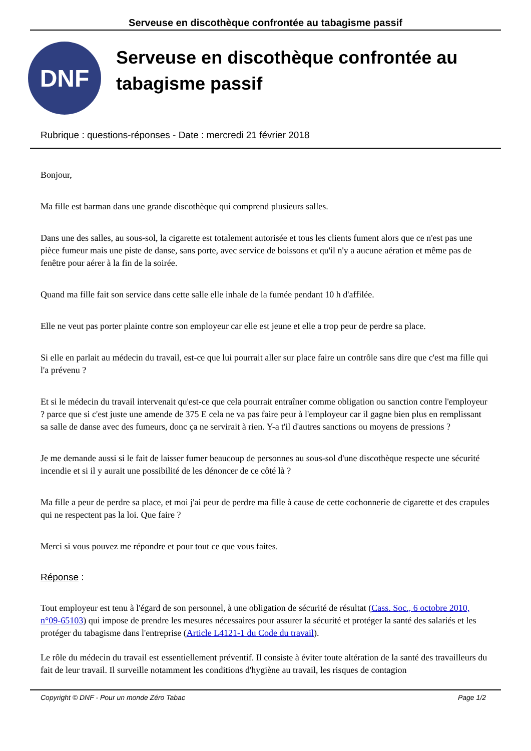Serveuse en discothèque confrontée au tabagisme passif
DNF
Serveuse en discothèque confrontée au tabagisme passif
Rubrique : questions-réponses - Date : mercredi 21 février 2018
Bonjour,
Ma fille est barman dans une grande discothèque qui comprend plusieurs salles.
Dans une des salles, au sous-sol, la cigarette est totalement autorisée et tous les clients fument alors que ce n'est pas une pièce fumeur mais une piste de danse, sans porte, avec service de boissons et qu'il n'y a aucune aération et même pas de fenêtre pour aérer à la fin de la soirée.
Quand ma fille fait son service dans cette salle elle inhale de la fumée pendant 10 h d'affilée.
Elle ne veut pas porter plainte contre son employeur car elle est jeune et elle a trop peur de perdre sa place.
Si elle en parlait au médecin du travail, est-ce que lui pourrait aller sur place faire un contrôle sans dire que c'est ma fille qui l'a prévenu ?
Et si le médecin du travail intervenait qu'est-ce que cela pourrait entraîner comme obligation ou sanction contre l'employeur ? parce que si c'est juste une amende de 375 E cela ne va pas faire peur à l'employeur car il gagne bien plus en remplissant sa salle de danse avec des fumeurs, donc ça ne servirait à rien. Y-a t'il d'autres sanctions ou moyens de pressions ?
Je me demande aussi si le fait de laisser fumer beaucoup de personnes au sous-sol d'une discothèque respecte une sécurité incendie et si il y aurait une possibilité de les dénoncer de ce côté là ?
Ma fille a peur de perdre sa place, et moi j'ai peur de perdre ma fille à cause de cette cochonnerie de cigarette et des crapules qui ne respectent pas la loi. Que faire ?
Merci si vous pouvez me répondre et pour tout ce que vous faites.
Réponse :
Tout employeur est tenu à l'égard de son personnel, à une obligation de sécurité de résultat (Cass. Soc., 6 octobre 2010, n°09-65103) qui impose de prendre les mesures nécessaires pour assurer la sécurité et protéger la santé des salariés et les protéger du tabagisme dans l'entreprise (Article L4121-1 du Code du travail).
Le rôle du médecin du travail est essentiellement préventif. Il consiste à éviter toute altération de la santé des travailleurs du fait de leur travail. Il surveille notamment les conditions d'hygiène au travail, les risques de contagion
Copyright © DNF - Pour un monde Zéro Tabac Page 1/2